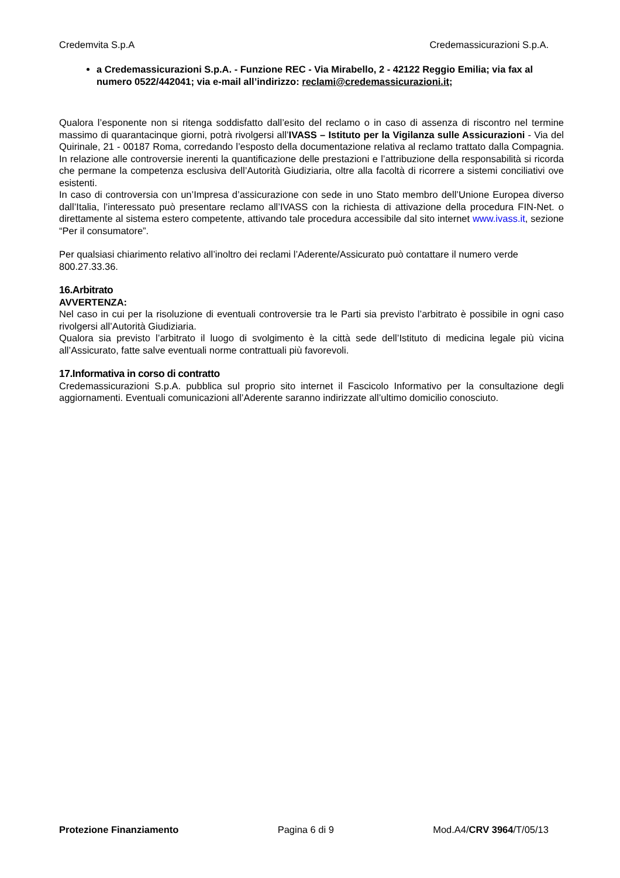Credemvita S.p.A Credemassicurazioni S.p.A.
a Credemassicurazioni S.p.A. - Funzione REC - Via Mirabello, 2 - 42122 Reggio Emilia; via fax al numero 0522/442041; via e-mail all’indirizzo: reclami@credemassicurazioni.it;
Qualora l’esponente non si ritenga soddisfatto dall’esito del reclamo o in caso di assenza di riscontro nel termine massimo di quarantacinque giorni, potrà rivolgersi all’IVASS – Istituto per la Vigilanza sulle Assicurazioni - Via del Quirinale, 21 - 00187 Roma, corredando l’esposto della documentazione relativa al reclamo trattato dalla Compagnia. In relazione alle controversie inerenti la quantificazione delle prestazioni e l’attribuzione della responsabilità si ricorda che permane la competenza esclusiva dell’Autorità Giudiziaria, oltre alla facoltà di ricorrere a sistemi conciliativi ove esistenti.
In caso di controversia con un’Impresa d’assicurazione con sede in uno Stato membro dell’Unione Europea diverso dall’Italia, l’interessato può presentare reclamo all’IVASS con la richiesta di attivazione della procedura FIN-Net. o direttamente al sistema estero competente, attivando tale procedura accessibile dal sito internet www.ivass.it, sezione “Per il consumatore”.
Per qualsiasi chiarimento relativo all’inoltro dei reclami l’Aderente/Assicurato può contattare il numero verde 800.27.33.36.
16.Arbitrato
AVVERTENZA:
Nel caso in cui per la risoluzione di eventuali controversie tra le Parti sia previsto l’arbitrato è possibile in ogni caso rivolgersi all’Autorità Giudiziaria.
Qualora sia previsto l’arbitrato il luogo di svolgimento è la città sede dell’Istituto di medicina legale più vicina all’Assicurato, fatte salve eventuali norme contrattuali più favorevoli.
17.Informativa in corso di contratto
Credemassicurazioni S.p.A. pubblica sul proprio sito internet il Fascicolo Informativo per la consultazione degli aggiornamenti. Eventuali comunicazioni all’Aderente saranno indirizzate all’ultimo domicilio conosciuto.
Protezione Finanziamento Pagina 6 di 9 Mod.A4/CRV 3964/T/05/13